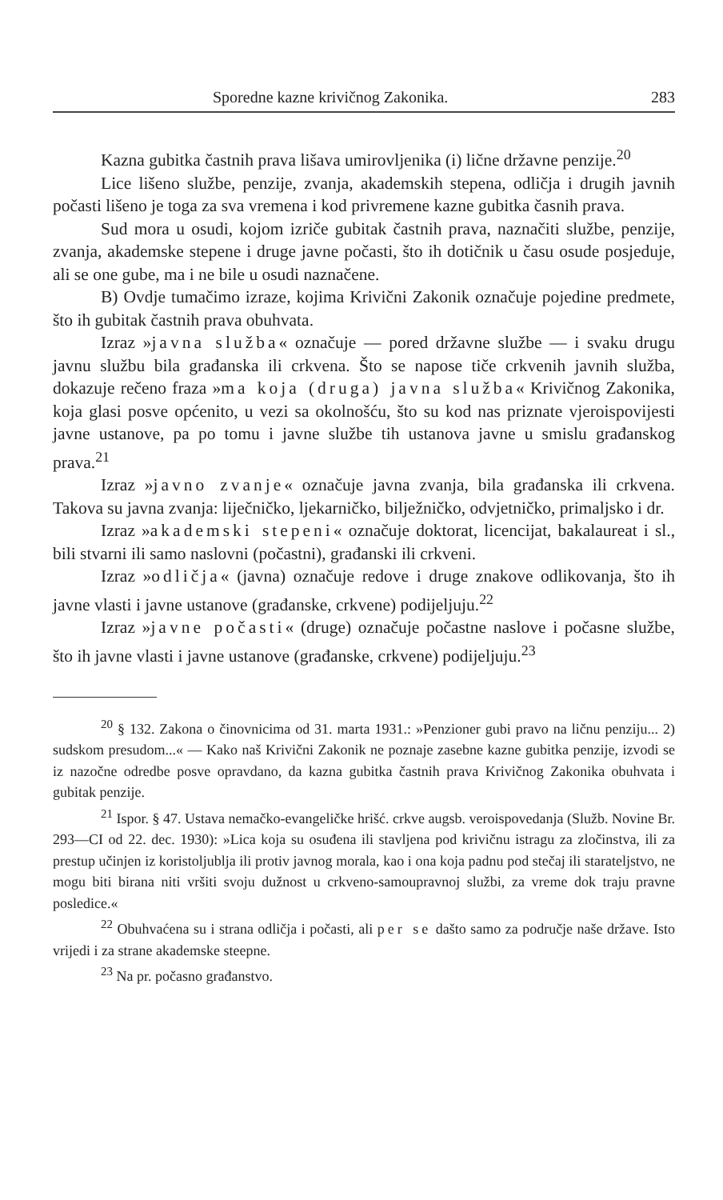Sporedne kazne krivičnog Zakonika. 283
Kazna gubitka častnih prava lišava umirovljenika (i) lične državne penzije.<sup>20</sup>
Lice lišeno službe, penzije, zvanja, akademskih stepena, odličja i drugih javnih počasti lišeno je toga za sva vremena i kod privremene kazne gubitka časnih prava.
Sud mora u osudi, kojom izriče gubitak častnih prava, naznačiti službe, penzije, zvanja, akademske stepene i druge javne počasti, što ih dotičnik u času osude posjeduje, ali se one gube, ma i ne bile u osudi naznačene.
B) Ovdje tumačimo izraze, kojima Krivični Zakonik označuje pojedine predmete, što ih gubitak častnih prava obuhvata.
Izraz »javna služba« označuje — pored državne službe — i svaku drugu javnu službu bila građanska ili crkvena. Što se napose tiče crkvenih javnih služba, dokazuje rečeno fraza »ma koja (druga) javna služba« Krivičnog Zakonika, koja glasi posve općenito, u vezi sa okolnošću, što su kod nas priznate vjeroispovijesti javne ustanove, pa po tomu i javne službe tih ustanova javne u smislu građanskog prava.<sup>21</sup>
Izraz »javno zvanje« označuje javna zvanja, bila građanska ili crkvena. Takova su javna zvanja: liječničko, ljekarničko, bilježničko, odvjetničko, primaljsko i dr.
Izraz »akademski stepeni« označuje doktorat, licencijat, bakalaureat i sl., bili stvarni ili samo naslovni (počastni), građanski ili crkveni.
Izraz »odličja« (javna) označuje redove i druge znakove odlikovanja, što ih javne vlasti i javne ustanove (građanske, crkvene) podijeljuju.<sup>22</sup>
Izraz »javne počasti« (druge) označuje počastne naslove i počasne službe, što ih javne vlasti i javne ustanove (građanske, crkvene) podijeljuju.<sup>23</sup>
<sup>20</sup> § 132. Zakona o činovnicima od 31. marta 1931.: »Penzioner gubi pravo na ličnu penziju... 2) sudskom presudom...« — Kako naš Krivični Zakonik ne poznaje zasebne kazne gubitka penzije, izvodi se iz nazočne odredbe posve opravdano, da kazna gubitka častnih prava Krivičnog Zakonika obuhvata i gubitak penzije.
<sup>21</sup> Ispor. § 47. Ustava nemačko-evangeličke hrišć. crkve augsb. veroispovedanja (Služb. Novine Br. 293—CI od 22. dec. 1930): »Lica koja su osuđena ili stavljena pod krivičnu istragu za zločinstva, ili za prestup učinjen iz koristoljublja ili protiv javnog morala, kao i ona koja padnu pod stečaj ili starateljstvo, ne mogu biti birana niti vršiti svoju dužnost u crkveno-samoupravnoj službi, za vreme dok traju pravne posledice.«
<sup>22</sup> Obuhvaćena su i strana odličja i počasti, ali per se dašto samo za područje naše države. Isto vrijedi i za strane akademske steepne.
<sup>23</sup> Na pr. počasno građanstvo.